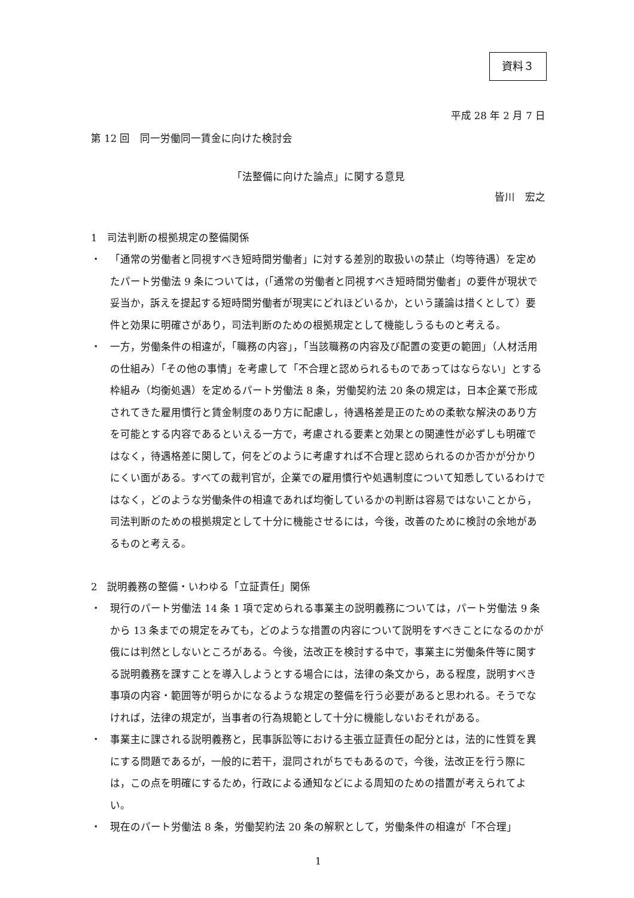資料３
平成 28 年 2 月 7 日
第 12 回　同一労働同一賃金に向けた検討会
「法整備に向けた論点」に関する意見
皆川　宏之
1　司法判断の根拠規定の整備関係
・ 「通常の労働者と同視すべき短時間労働者」に対する差別的取扱いの禁止（均等待遇）を定めたパート労働法 9 条については，(「通常の労働者と同視すべき短時間労働者」の要件が現状で妥当か，訴えを提起する短時間労働者が現実にどれほどいるか，という議論は措くとして）要件と効果に明確さがあり，司法判断のための根拠規定として機能しうるものと考える。
・ 一方，労働条件の相違が，「職務の内容」，「当該職務の内容及び配置の変更の範囲」（人材活用の仕組み）「その他の事情」を考慮して「不合理と認められるものであってはならない」とする枠組み（均衡処遇）を定めるパート労働法 8 条，労働契約法 20 条の規定は，日本企業で形成されてきた雇用慣行と賃金制度のあり方に配慮し，待遇格差是正のための柔軟な解決のあり方を可能とする内容であるといえる一方で，考慮される要素と効果との関連性が必ずしも明確ではなく，待遇格差に関して，何をどのように考慮すれば不合理と認められるのか否かが分かりにくい面がある。すべての裁判官が，企業での雇用慣行や処遇制度について知悉しているわけではなく，どのような労働条件の相違であれば均衡しているかの判断は容易ではないことから，司法判断のための根拠規定として十分に機能させるには，今後，改善のために検討の余地があるものと考える。
2　説明義務の整備・いわゆる「立証責任」関係
・ 現行のパート労働法 14 条 1 項で定められる事業主の説明義務については，パート労働法 9 条から 13 条までの規定をみても，どのような措置の内容について説明をすべきことになるのかが俄には判然としないところがある。今後，法改正を検討する中で，事業主に労働条件等に関する説明義務を課すことを導入しようとする場合には，法律の条文から，ある程度，説明すべき事項の内容・範囲等が明らかになるような規定の整備を行う必要があると思われる。そうでなければ，法律の規定が，当事者の行為規範として十分に機能しないおそれがある。
・ 事業主に課される説明義務と，民事訴訟等における主張立証責任の配分とは，法的に性質を異にする問題であるが，一般的に若干，混同されがちでもあるので，今後，法改正を行う際には，この点を明確にするため，行政による通知などによる周知のための措置が考えられてよい。
・ 現在のパート労働法 8 条，労働契約法 20 条の解釈として，労働条件の相違が「不合理」
1